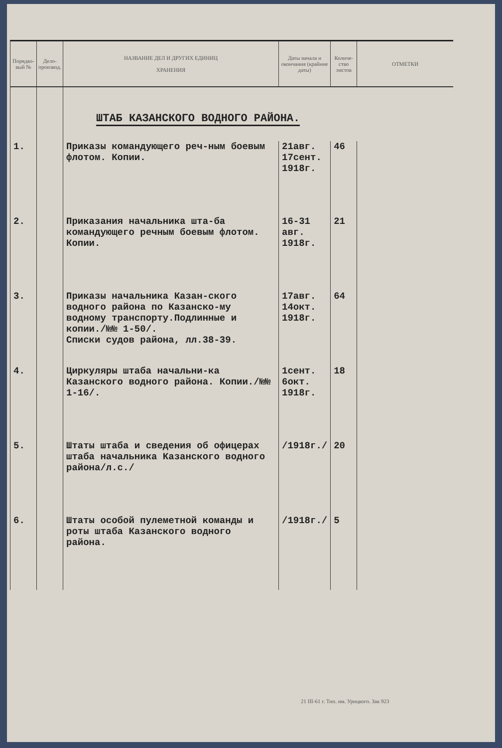| Порядко-вый № | Дело-производ. | НАЗВАНИЕ ДЕЛ И ДРУГИХ ЕДИНИЦ ХРАНЕНИЯ | Даты начала и окончания (крайние даты) | Количе-ство листов | ОТМЕТКИ |
| --- | --- | --- | --- | --- | --- |
| | | ШТАБ КАЗАНСКОГО ВОДНОГО РАЙОНА. | | | |
| 1. | | Приказы командующего реч-ным боевым флотом. Копии. | 21авг. 17сент. 1918г. | 46 | |
| 2. | | Приказания начальника шта-ба командующего речным боевым флотом. Копии. | 16-31 авг. 1918г. | 21 | |
| 3. | | Приказы начальника Казан-ского водного района по Казанско-му водному транспорту.Подлинные и копии./№№ 1-50/. Списки судов района, лл.38-39. | 17авг. 14окт. 1918г. | 64 | |
| 4. | | Циркуляры штаба начальни-ка Казанского водного района. Копии./№№ 1-16/. | 1сент. 6окт. 1918г. | 18 | |
| 5. | | Штаты штаба и сведения об офицерах штаба начальника Казанского водного района/л.с./ | /1918г./ | 20 | |
| 6. | | Штаты особой пулеметной команды и роты штаба Казанского водного района. | /1918г./ | 5 | |
21 III-61 г. Тип. им. Урицкого. Зак 923